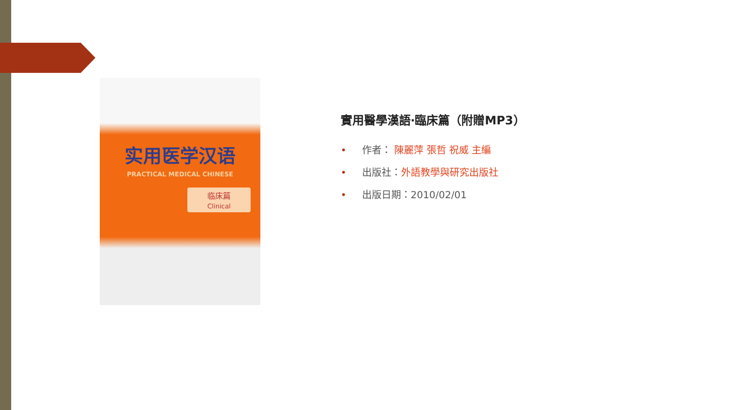实用医学汉语
PRACTICAL MEDICAL CHINESE
临床篇
Clinical
實用醫學漢語‧臨床篇（附贈MP3）
• 作者： 陳麗萍 張哲 祝威 主編
• 出版社：外語教學與研究出版社
• 出版日期：2010/02/01